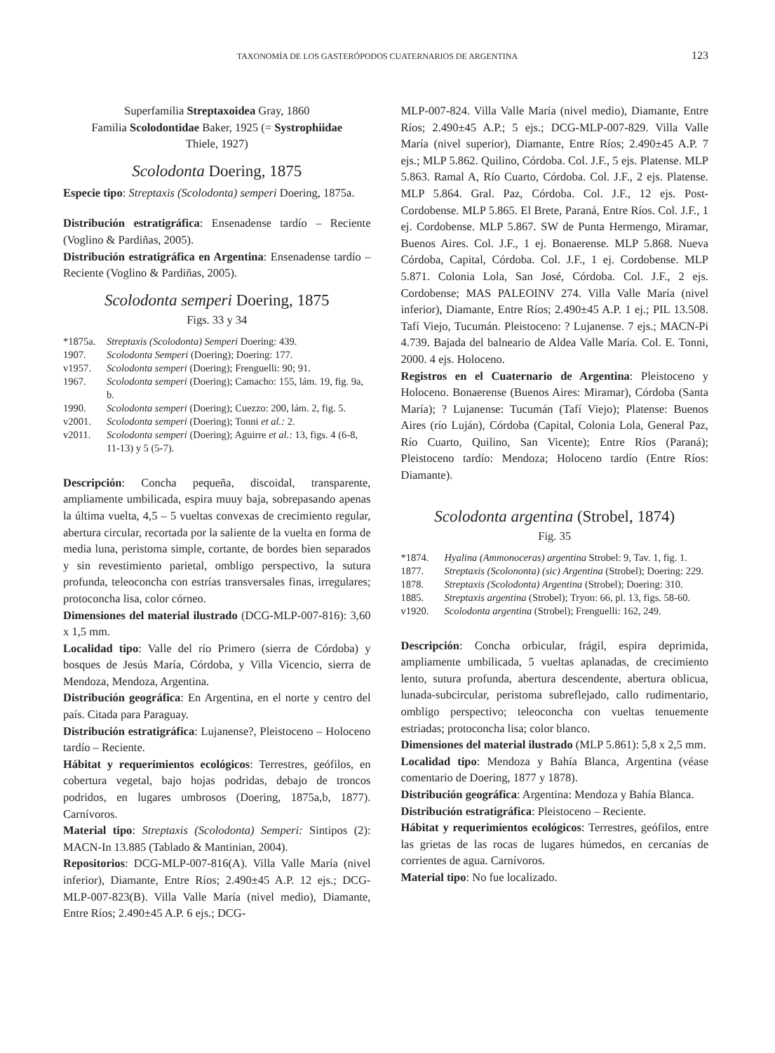TAXONOMÍA DE LOS GASTERÓPODOS CUATERNARIOS DE ARGENTINA 123
Superfamilia Streptaxoidea Gray, 1860
Familia Scolodontidae Baker, 1925 (= Systrophiidae
Thiele, 1927)
Scolodonta Doering, 1875
Especie tipo: Streptaxis (Scolodonta) semperi Doering, 1875a.
Distribución estratigráfica: Ensenadense tardío – Reciente (Voglino & Pardiñas, 2005).
Distribución estratigráfica en Argentina: Ensenadense tardío – Reciente (Voglino & Pardiñas, 2005).
Scolodonta semperi Doering, 1875
Figs. 33 y 34
| *1875a. | Streptaxis (Scolodonta) Semperi Doering: 439. |
| 1907. | Scolodonta Semperi (Doering); Doering: 177. |
| v1957. | Scolodonta semperi (Doering); Frenguelli: 90; 91. |
| 1967. | Scolodonta semperi (Doering); Camacho: 155, lám. 19, fig. 9a, b. |
| 1990. | Scolodonta semperi (Doering); Cuezzo: 200, lám. 2, fig. 5. |
| v2001. | Scolodonta semperi (Doering); Tonni et al.: 2. |
| v2011. | Scolodonta semperi (Doering); Aguirre et al.: 13, figs. 4 (6-8, 11-13) y 5 (5-7). |
Descripción: Concha pequeña, discoidal, transparente, ampliamente umbilicada, espira muuy baja, sobrepasando apenas la última vuelta, 4,5 – 5 vueltas convexas de crecimiento regular, abertura circular, recortada por la saliente de la vuelta en forma de media luna, peristoma simple, cortante, de bordes bien separados y sin revestimiento parietal, ombligo perspectivo, la sutura profunda, teleoconcha con estrías transversales finas, irregulares; protoconcha lisa, color córneo.
Dimensiones del material ilustrado (DCG-MLP-007-816): 3,60 x 1,5 mm.
Localidad tipo: Valle del río Primero (sierra de Córdoba) y bosques de Jesús María, Córdoba, y Villa Vicencio, sierra de Mendoza, Mendoza, Argentina.
Distribución geográfica: En Argentina, en el norte y centro del país. Citada para Paraguay.
Distribución estratigráfica: Lujanense?, Pleistoceno – Holoceno tardío – Reciente.
Hábitat y requerimientos ecológicos: Terrestres, geófilos, en cobertura vegetal, bajo hojas podridas, debajo de troncos podridos, en lugares umbrosos (Doering, 1875a,b, 1877). Carnívoros.
Material tipo: Streptaxis (Scolodonta) Semperi: Sintipos (2): MACN-In 13.885 (Tablado & Mantinian, 2004).
Repositorios: DCG-MLP-007-816(A). Villa Valle María (nivel inferior), Diamante, Entre Ríos; 2.490±45 A.P. 12 ejs.; DCG-MLP-007-823(B). Villa Valle María (nivel medio), Diamante, Entre Ríos; 2.490±45 A.P. 6 ejs.; DCG-
MLP-007-824. Villa Valle María (nivel medio), Diamante, Entre Ríos; 2.490±45 A.P.; 5 ejs.; DCG-MLP-007-829. Villa Valle María (nivel superior), Diamante, Entre Ríos; 2.490±45 A.P. 7 ejs.; MLP 5.862. Quilino, Córdoba. Col. J.F., 5 ejs. Platense. MLP 5.863. Ramal A, Río Cuarto, Córdoba. Col. J.F., 2 ejs. Platense. MLP 5.864. Gral. Paz, Córdoba. Col. J.F., 12 ejs. Post-Cordobense. MLP 5.865. El Brete, Paraná, Entre Ríos. Col. J.F., 1 ej. Cordobense. MLP 5.867. SW de Punta Hermengo, Miramar, Buenos Aires. Col. J.F., 1 ej. Bonaerense. MLP 5.868. Nueva Córdoba, Capital, Córdoba. Col. J.F., 1 ej. Cordobense. MLP 5.871. Colonia Lola, San José, Córdoba. Col. J.F., 2 ejs. Cordobense; MAS PALEOINV 274. Villa Valle María (nivel inferior), Diamante, Entre Ríos; 2.490±45 A.P. 1 ej.; PIL 13.508. Tafí Viejo, Tucumán. Pleistoceno: ? Lujanense. 7 ejs.; MACN-Pi 4.739. Bajada del balneario de Aldea Valle María. Col. E. Tonni, 2000. 4 ejs. Holoceno.
Registros en el Cuaternario de Argentina: Pleistoceno y Holoceno. Bonaerense (Buenos Aires: Miramar), Córdoba (Santa María); ? Lujanense: Tucumán (Tafí Viejo); Platense: Buenos Aires (río Luján), Córdoba (Capital, Colonia Lola, General Paz, Río Cuarto, Quilino, San Vicente); Entre Ríos (Paraná); Pleistoceno tardío: Mendoza; Holoceno tardío (Entre Ríos: Diamante).
Scolodonta argentina (Strobel, 1874)
Fig. 35
| *1874. | Hyalina (Ammonoceras) argentina Strobel: 9, Tav. 1, fig. 1. |
| 1877. | Streptaxis (Scolononta) (sic) Argentina (Strobel); Doering: 229. |
| 1878. | Streptaxis (Scolodonta) Argentina (Strobel); Doering: 310. |
| 1885. | Streptaxis argentina (Strobel); Tryon: 66, pl. 13, figs. 58-60. |
| v1920. | Scolodonta argentina (Strobel); Frenguelli: 162, 249. |
Descripción: Concha orbicular, frágil, espira deprimida, ampliamente umbilicada, 5 vueltas aplanadas, de crecimiento lento, sutura profunda, abertura descendente, abertura oblicua, lunada-subcircular, peristoma subreflejado, callo rudimentario, ombligo perspectivo; teleoconcha con vueltas tenuemente estriadas; protoconcha lisa; color blanco.
Dimensiones del material ilustrado (MLP 5.861): 5,8 x 2,5 mm.
Localidad tipo: Mendoza y Bahía Blanca, Argentina (véase comentario de Doering, 1877 y 1878).
Distribución geográfica: Argentina: Mendoza y Bahía Blanca.
Distribución estratigráfica: Pleistoceno – Reciente.
Hábitat y requerimientos ecológicos: Terrestres, geófilos, entre las grietas de las rocas de lugares húmedos, en cercanías de corrientes de agua. Carnívoros.
Material tipo: No fue localizado.